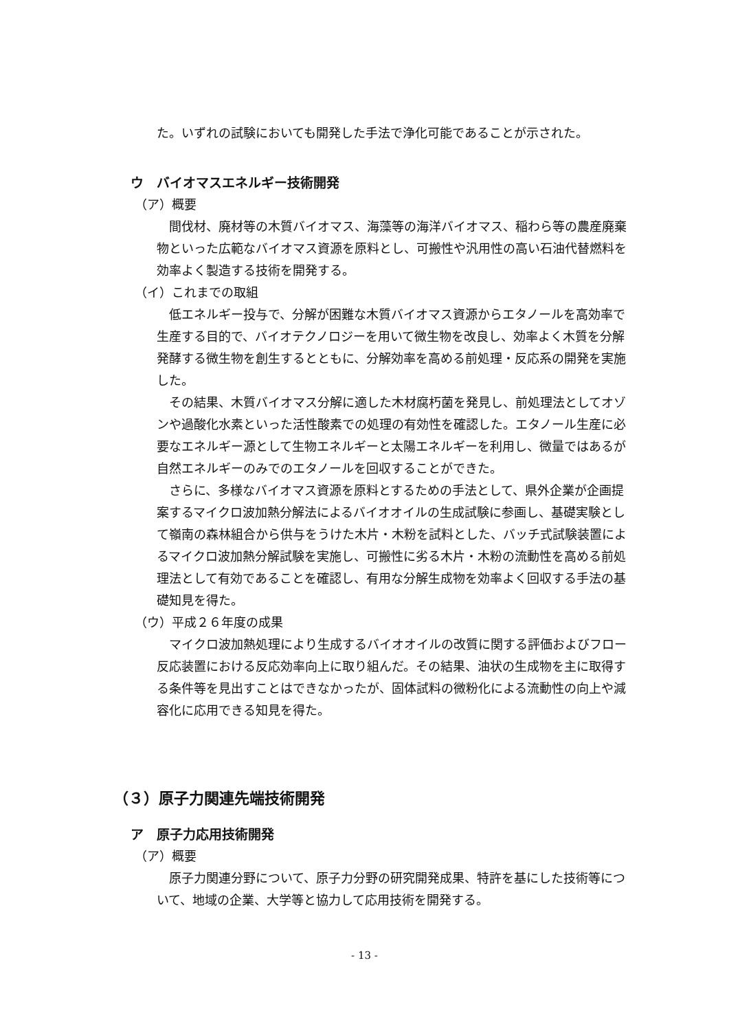た。いずれの試験においても開発した手法で浄化可能であることが示された。
ウ　バイオマスエネルギー技術開発
（ア）概要
間伐材、廃材等の木質バイオマス、海藻等の海洋バイオマス、稲わら等の農産廃棄物といった広範なバイオマス資源を原料とし、可搬性や汎用性の高い石油代替燃料を効率よく製造する技術を開発する。
（イ）これまでの取組
低エネルギー投与で、分解が困難な木質バイオマス資源からエタノールを高効率で生産する目的で、バイオテクノロジーを用いて微生物を改良し、効率よく木質を分解発酵する微生物を創生するとともに、分解効率を高める前処理・反応系の開発を実施した。
その結果、木質バイオマス分解に適した木材腐朽菌を発見し、前処理法としてオゾンや過酸化水素といった活性酸素での処理の有効性を確認した。エタノール生産に必要なエネルギー源として生物エネルギーと太陽エネルギーを利用し、微量ではあるが自然エネルギーのみでのエタノールを回収することができた。
さらに、多様なバイオマス資源を原料とするための手法として、県外企業が企画提案するマイクロ波加熱分解法によるバイオオイルの生成試験に参画し、基礎実験として嶺南の森林組合から供与をうけた木片・木粉を試料とした、バッチ式試験装置によるマイクロ波加熱分解試験を実施し、可搬性に劣る木片・木粉の流動性を高める前処理法として有効であることを確認し、有用な分解生成物を効率よく回収する手法の基礎知見を得た。
（ウ）平成２６年度の成果
マイクロ波加熱処理により生成するバイオオイルの改質に関する評価およびフロー反応装置における反応効率向上に取り組んだ。その結果、油状の生成物を主に取得する条件等を見出すことはできなかったが、固体試料の微粉化による流動性の向上や減容化に応用できる知見を得た。
（３）原子力関連先端技術開発
ア　原子力応用技術開発
（ア）概要
原子力関連分野について、原子力分野の研究開発成果、特許を基にした技術等について、地域の企業、大学等と協力して応用技術を開発する。
- 13 -